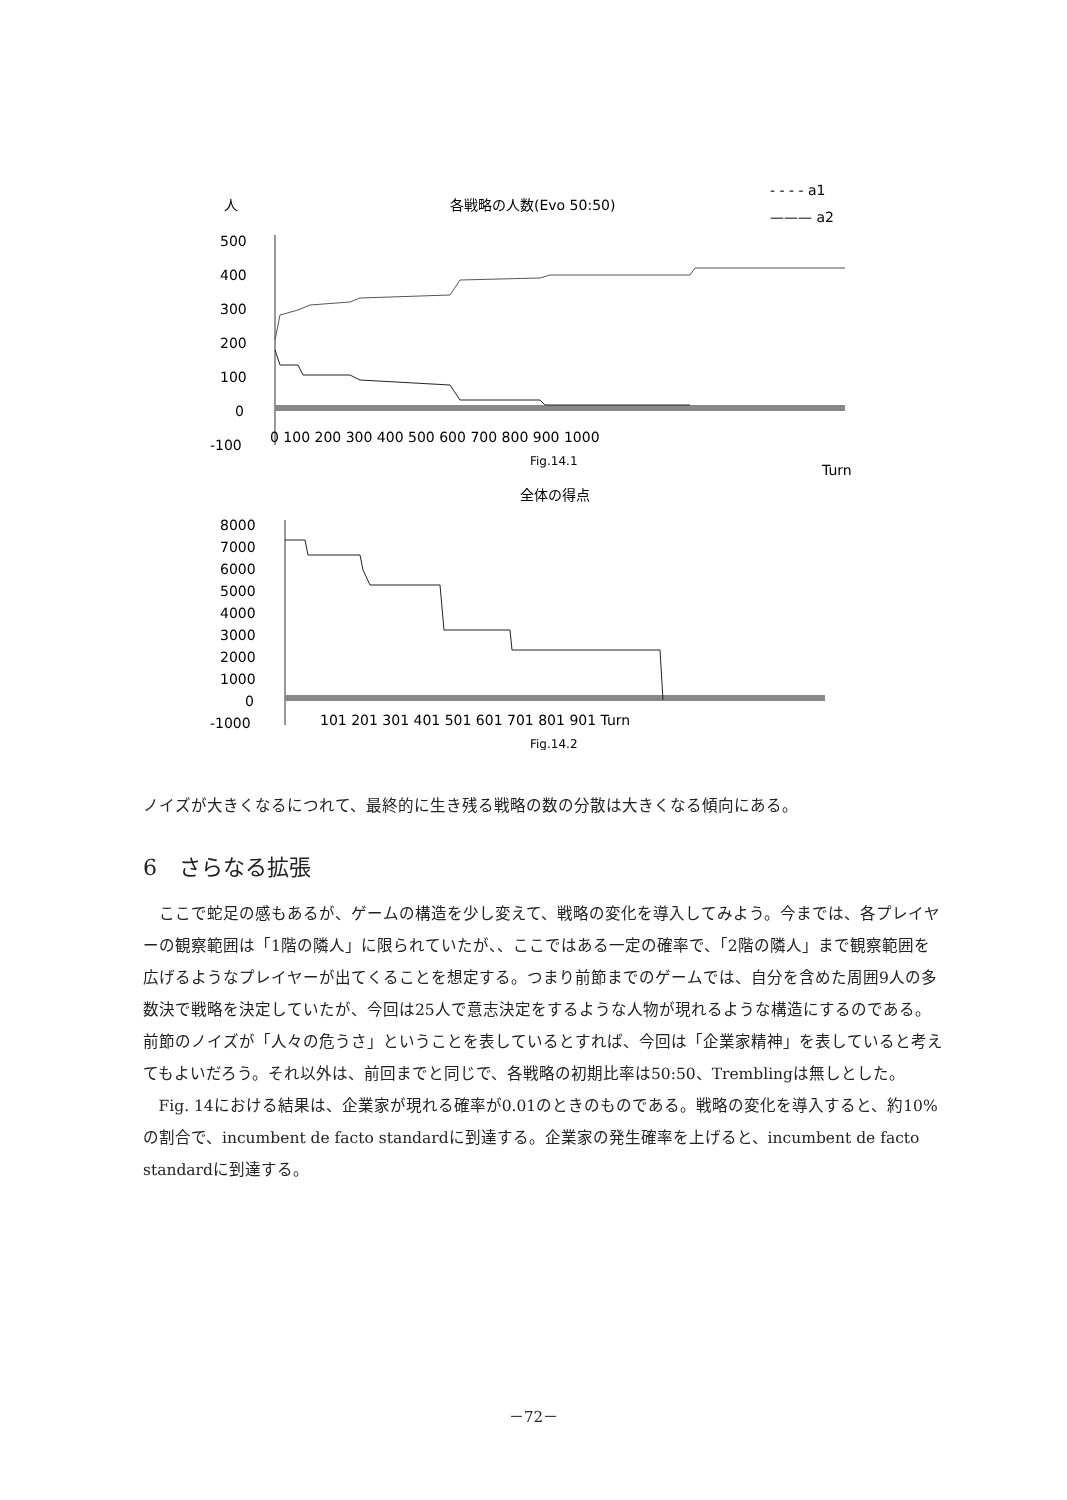人
各戦略の人数(Evo 50:50)
- - - - a1
——— a2
500
400
300
200
100
0
-100
0 100 200 300 400 500 600 700 800 900 1000
Fig.14.1
Turn
全体の得点
8000
7000
6000
5000
4000
3000
2000
1000
0
-1000
101 201 301 401 501 601 701 801 901 Turn
Fig.14.2
ノイズが大きくなるにつれて、最終的に生き残る戦略の数の分散は大きくなる傾向にある。
6　さらなる拡張
ここで蛇足の感もあるが、ゲームの構造を少し変えて、戦略の変化を導入してみよう。今までは、各プレイヤーの観察範囲は「1階の隣人」に限られていたが、、ここではある一定の確率で、「2階の隣人」まで観察範囲を広げるようなプレイヤーが出てくることを想定する。つまり前節までのゲームでは、自分を含めた周囲9人の多数決で戦略を決定していたが、今回は25人で意志決定をするような人物が現れるような構造にするのである。前節のノイズが「人々の危うさ」ということを表しているとすれば、今回は「企業家精神」を表していると考えてもよいだろう。それ以外は、前回までと同じで、各戦略の初期比率は50:50、Tremblingは無しとした。
Fig. 14における結果は、企業家が現れる確率が0.01のときのものである。戦略の変化を導入すると、約10%の割合で、incumbent de facto standardに到達する。企業家の発生確率を上げると、incumbent de facto standardに到達する。
－72－